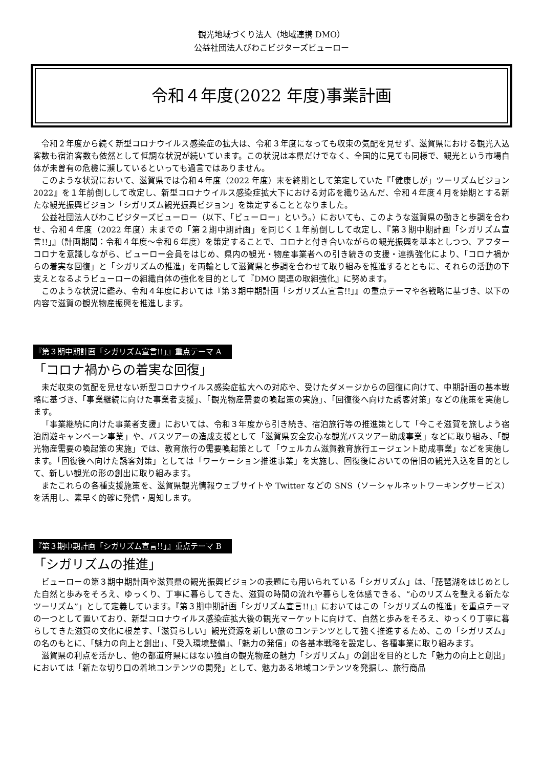観光地域づくり法人（地域連携 DMO）
公益社団法人びわこビジターズビューロー
令和４年度(2022 年度)事業計画
令和２年度から続く新型コロナウイルス感染症の拡大は、令和３年度になっても収束の気配を見せず、滋賀県における観光入込客数も宿泊客数も依然として低調な状況が続いています。この状況は本県だけでなく、全国的に見ても同様で、観光という市場自体が未曽有の危機に瀕しているといっても過言ではありません。
このような状況において、滋賀県では令和４年度（2022 年度）末を終期として策定していた『「健康しが」ツーリズムビジョン 2022』を１年前倒しして改定し、新型コロナウイルス感染症拡大下における対応を織り込んだ、令和４年度４月を始期とする新たな観光振興ビジョン「シガリズム観光振興ビジョン」を策定することとなりました。
公益社団法人びわこビジターズビューロー（以下、「ビューロー」という。）においても、このような滋賀県の動きと歩調を合わせ、令和４年度（2022 年度）末までの「第２期中期計画」を同じく１年前倒しして改定し、『第３期中期計画「シガリズム宣言!!」』（計画期間：令和４年度～令和６年度）を策定することで、コロナと付き合いながらの観光振興を基本としつつ、アフターコロナを意識しながら、ビューロー会員をはじめ、県内の観光・物産事業者への引き続きの支援・連携強化により、「コロナ禍からの着実な回復」と「シガリズムの推進」を両輪として滋賀県と歩調を合わせて取り組みを推進するとともに、それらの活動の下支えとなるようビューローの組織自体の強化を目的として『DMO 関連の取組強化』に努めます。
このような状況に鑑み、令和４年度においては『第３期中期計画「シガリズム宣言!!」』の重点テーマや各戦略に基づき、以下の内容で滋賀の観光物産振興を推進します。
『第３期中期計画「シガリズム宣言!!」』重点テーマ A
「コロナ禍からの着実な回復」
未だ収束の気配を見せない新型コロナウイルス感染症拡大への対応や、受けたダメージからの回復に向けて、中期計画の基本戦略に基づき、「事業継続に向けた事業者支援」、「観光物産需要の喚起策の実施」、「回復後へ向けた誘客対策」などの施策を実施します。
「事業継続に向けた事業者支援」においては、令和３年度から引き続き、宿泊旅行等の推進策として「今こそ滋賀を旅しよう宿泊周遊キャンペーン事業」や、バスツアーの造成支援として「滋賀県安全安心な観光バスツアー助成事業」などに取り組み、「観光物産需要の喚起策の実施」では、教育旅行の需要喚起策として「ウェルカム滋賀教育旅行エージェント助成事業」などを実施します。「回復後へ向けた誘客対策」としては「ワーケーション推進事業」を実施し、回復後においての倍旧の観光入込を目的として、新しい観光の形の創出に取り組みます。
またこれらの各種支援施策を、滋賀県観光情報ウェブサイトや Twitter などの SNS（ソーシャルネットワーキングサービス）を活用し、素早く的確に発信・周知します。
『第３期中期計画「シガリズム宣言!!」』重点テーマ B
「シガリズムの推進」
ビューローの第３期中期計画や滋賀県の観光振興ビジョンの表題にも用いられている「シガリズム」は、「琵琶湖をはじめとした自然と歩みをそろえ、ゆっくり、丁寧に暮らしてきた、滋賀の時間の流れや暮らしを体感できる、“心のリズムを整える新たなツーリズム”」として定義しています。『第３期中期計画「シガリズム宣言!!」』においてはこの「シガリズムの推進」を重点テーマの一つとして置いており、新型コロナウイルス感染症拡大後の観光マーケットに向けて、自然と歩みをそろえ、ゆっくり丁寧に暮らしてきた滋賀の文化に根差す、「滋賀らしい」観光資源を新しい旅のコンテンツとして強く推進するため、この「シガリズム」の名のもとに、「魅力の向上と創出」、「受入環境整備」、「魅力の発信」の各基本戦略を設定し、各種事業に取り組みます。
滋賀県の利点を活かし、他の都道府県にはない独自の観光物産の魅力「シガリズム」の創出を目的とした「魅力の向上と創出」においては「新たな切り口の着地コンテンツの開発」として、魅力ある地域コンテンツを発掘し、旅行商品